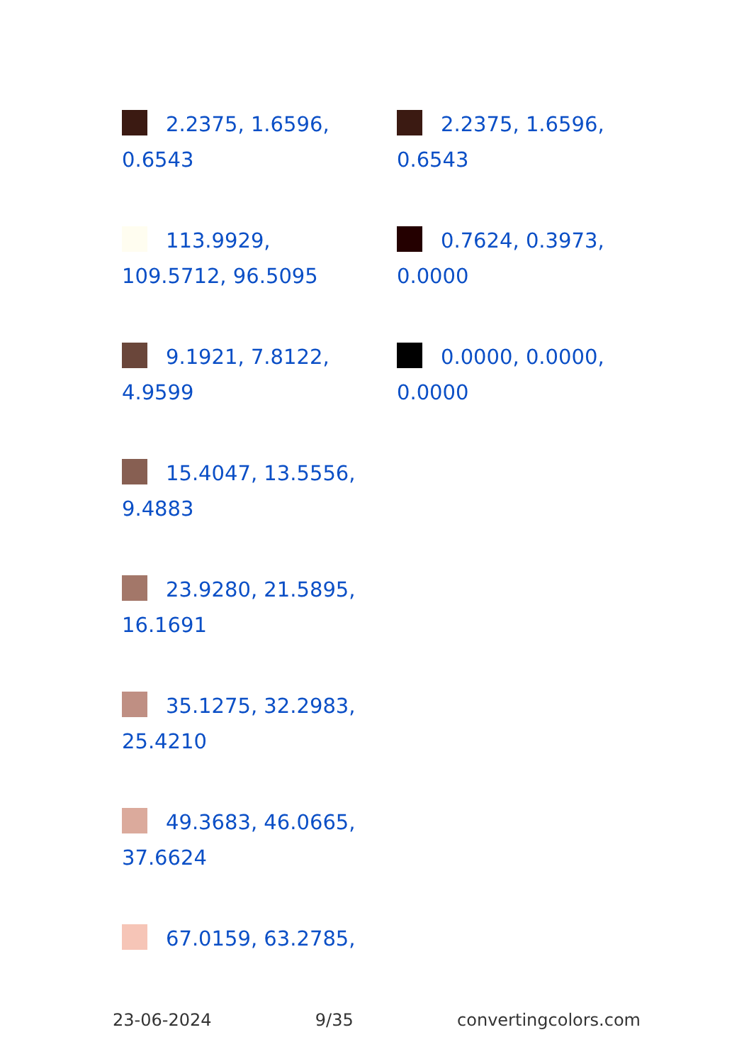2.2375, 1.6596, 0.6543
113.9929, 109.5712, 96.5095
9.1921, 7.8122, 4.9599
15.4047, 13.5556, 9.4883
23.9280, 21.5895, 16.1691
35.1275, 32.2983, 25.4210
49.3683, 46.0665, 37.6624
67.0159, 63.2785,
2.2375, 1.6596, 0.6543
0.7624, 0.3973, 0.0000
0.0000, 0.0000, 0.0000
23-06-2024 9/35 convertingcolors.com